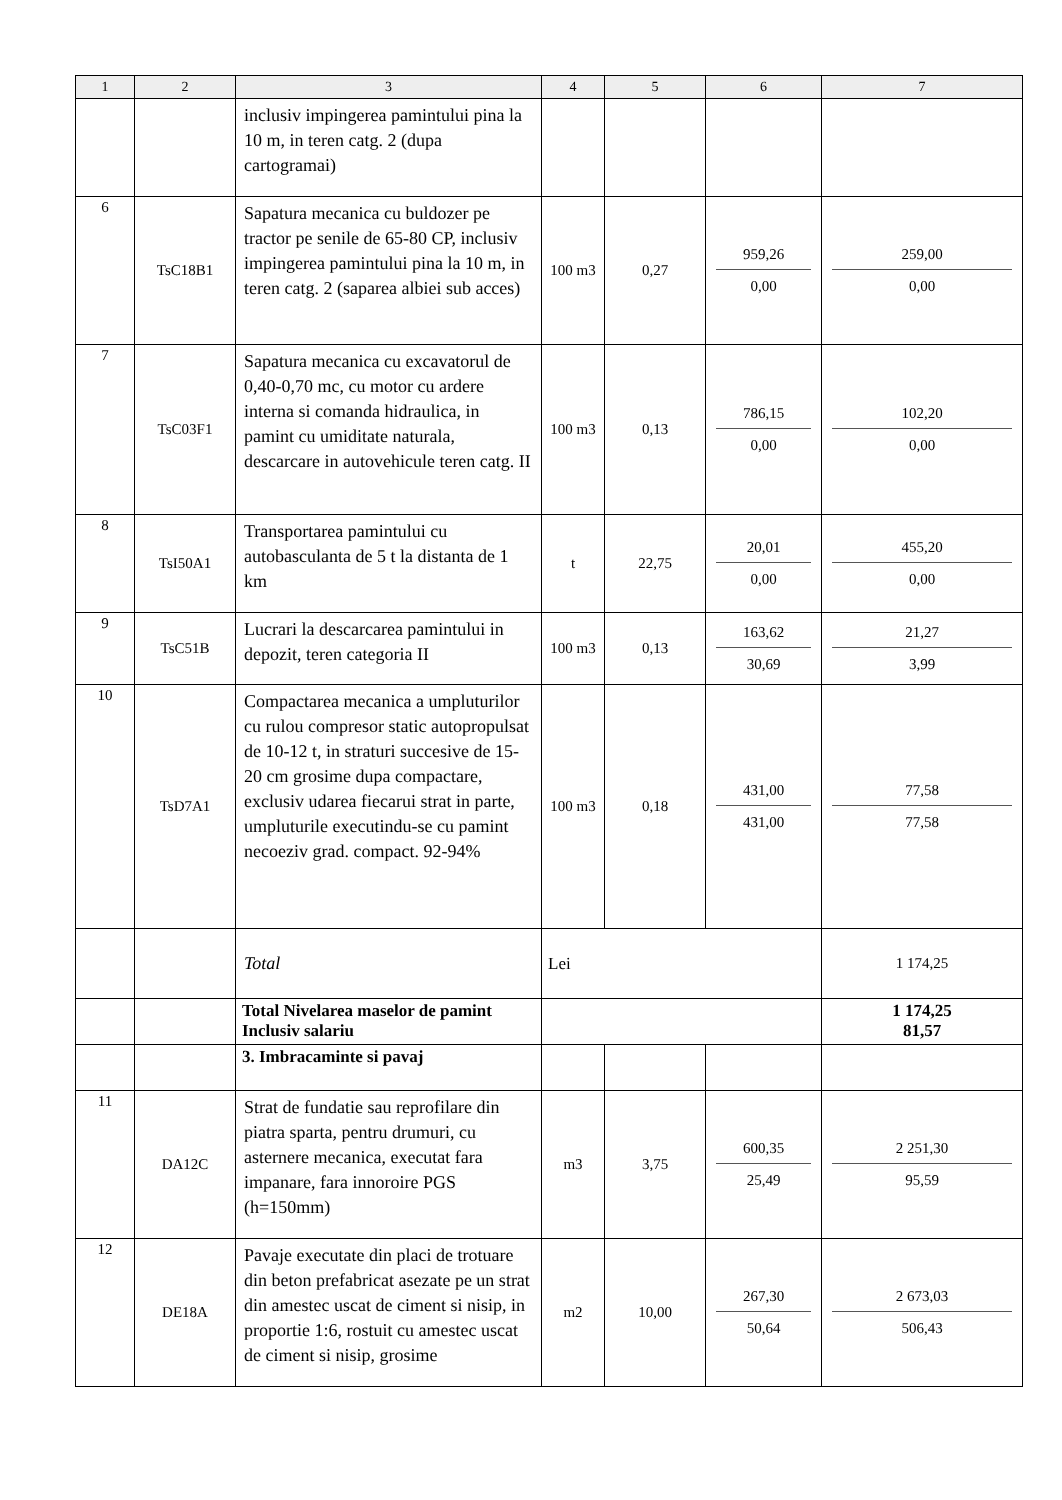| 1 | 2 | 3 | 4 | 5 | 6 | 7 |
| --- | --- | --- | --- | --- | --- | --- |
| | | inclusiv impingerea pamintului pina la 10 m, in teren catg. 2 (dupa cartogramai) | | | | |
| 6 | TsC18B1 | Sapatura mecanica cu buldozer pe tractor pe senile de 65-80 CP, inclusiv impingerea pamintului pina la 10 m, in teren catg. 2 (saparea albiei sub acces) | 100 m3 | 0,27 | 959,26 0,00 | 259,00 0,00 |
| 7 | TsC03F1 | Sapatura mecanica cu excavatorul de 0,40-0,70 mc, cu motor cu ardere interna si comanda hidraulica, in pamint cu umiditate naturala, descarcare in autovehicule teren catg. II | 100 m3 | 0,13 | 786,15 0,00 | 102,20 0,00 |
| 8 | TsI50A1 | Transportarea pamintului cu autobasculanta de 5 t la distanta de 1 km | t | 22,75 | 20,01 0,00 | 455,20 0,00 |
| 9 | TsC51B | Lucrari la descarcarea pamintului in depozit, teren categoria II | 100 m3 | 0,13 | 163,62 30,69 | 21,27 3,99 |
| 10 | TsD7A1 | Compactarea mecanica a umpluturilor cu rulou compresor static autopropulsat de 10-12 t, in straturi succesive de 15-20 cm grosime dupa compactare, exclusiv udarea fiecarui strat in parte, umpluturile executindu-se cu pamint necoeziv grad. compact. 92-94% | 100 m3 | 0,18 | 431,00 431,00 | 77,58 77,58 |
| | | Total | Lei | | | 1 174,25 |
| | | Total Nivelarea maselor de pamint Inclusiv salariu | | | | 1 174,25 81,57 |
| | | 3. Imbracaminte si pavaj | | | | |
| 11 | DA12C | Strat de fundatie sau reprofilare din piatra sparta, pentru drumuri, cu asternere mecanica, executat fara impanare, fara innoroire PGS (h=150mm) | m3 | 3,75 | 600,35 25,49 | 2 251,30 95,59 |
| 12 | DE18A | Pavaje executate din placi de trotuare din beton prefabricat asezate pe un strat din amestec uscat de ciment si nisip, in proportie 1:6, rostuit cu amestec uscat de ciment si nisip, grosime | m2 | 10,00 | 267,30 50,64 | 2 673,03 506,43 |